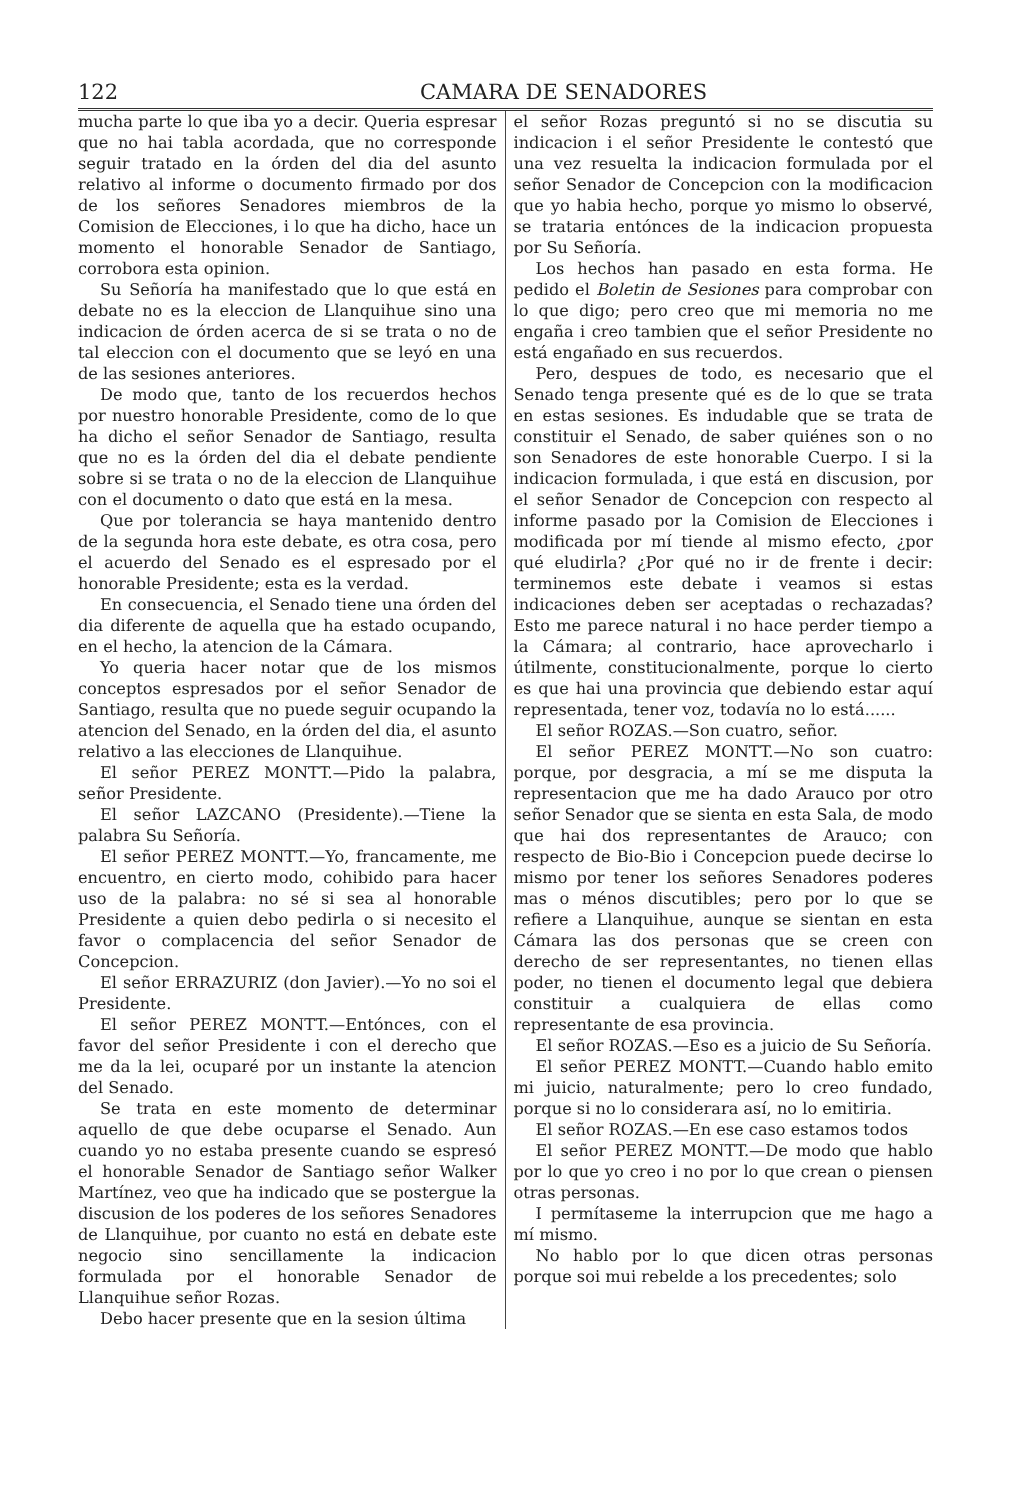122 CAMARA DE SENADORES
mucha parte lo que iba yo a decir. Queria espresar que no hai tabla acordada, que no corresponde seguir tratado en la órden del dia del asunto relativo al informe o documento firmado por dos de los señores Senadores miembros de la Comision de Elecciones, i lo que ha dicho, hace un momento el honorable Senador de Santiago, corrobora esta opinion.
Su Señoría ha manifestado que lo que está en debate no es la eleccion de Llanquihue sino una indicacion de órden acerca de si se trata o no de tal eleccion con el documento que se leyó en una de las sesiones anteriores.
De modo que, tanto de los recuerdos hechos por nuestro honorable Presidente, como de lo que ha dicho el señor Senador de Santiago, resulta que no es la órden del dia el debate pendiente sobre si se trata o no de la eleccion de Llanquihue con el documento o dato que está en la mesa.
Que por tolerancia se haya mantenido dentro de la segunda hora este debate, es otra cosa, pero el acuerdo del Senado es el espresado por el honorable Presidente; esta es la verdad.
En consecuencia, el Senado tiene una órden del dia diferente de aquella que ha estado ocupando, en el hecho, la atencion de la Cámara.
Yo queria hacer notar que de los mismos conceptos espresados por el señor Senador de Santiago, resulta que no puede seguir ocupando la atencion del Senado, en la órden del dia, el asunto relativo a las elecciones de Llanquihue.
El señor PEREZ MONTT.—Pido la palabra, señor Presidente.
El señor LAZCANO (Presidente).—Tiene la palabra Su Señoría.
El señor PEREZ MONTT.—Yo, francamente, me encuentro, en cierto modo, cohibido para hacer uso de la palabra: no sé si sea al honorable Presidente a quien debo pedirla o si necesito el favor o complacencia del señor Senador de Concepcion.
El señor ERRAZURIZ (don Javier).—Yo no soi el Presidente.
El señor PEREZ MONTT.—Entónces, con el favor del señor Presidente i con el derecho que me da la lei, ocuparé por un instante la atencion del Senado.
Se trata en este momento de determinar aquello de que debe ocuparse el Senado. Aun cuando yo no estaba presente cuando se espresó el honorable Senador de Santiago señor Walker Martínez, veo que ha indicado que se postergue la discusion de los poderes de los señores Senadores de Llanquihue, por cuanto no está en debate este negocio sino sencillamente la indicacion formulada por el honorable Senador de Llanquihue señor Rozas.
Debo hacer presente que en la sesion última
el señor Rozas preguntó si no se discutia su indicacion i el señor Presidente le contestó que una vez resuelta la indicacion formulada por el señor Senador de Concepcion con la modificacion que yo habia hecho, porque yo mismo lo observé, se trataria entónces de la indicacion propuesta por Su Señoría.
Los hechos han pasado en esta forma. He pedido el Boletin de Sesiones para comprobar con lo que digo; pero creo que mi memoria no me engaña i creo tambien que el señor Presidente no está engañado en sus recuerdos.
Pero, despues de todo, es necesario que el Senado tenga presente qué es de lo que se trata en estas sesiones. Es indudable que se trata de constituir el Senado, de saber quiénes son o no son Senadores de este honorable Cuerpo. I si la indicacion formulada, i que está en discusion, por el señor Senador de Concepcion con respecto al informe pasado por la Comision de Elecciones i modificada por mí tiende al mismo efecto, ¿por qué eludirla? ¿Por qué no ir de frente i decir: terminemos este debate i veamos si estas indicaciones deben ser aceptadas o rechazadas? Esto me parece natural i no hace perder tiempo a la Cámara; al contrario, hace aprovecharlo i útilmente, constitucionalmente, porque lo cierto es que hai una provincia que debiendo estar aquí representada, tener voz, todavía no lo está......
El señor ROZAS.—Son cuatro, señor.
El señor PEREZ MONTT.—No son cuatro: porque, por desgracia, a mí se me disputa la representacion que me ha dado Arauco por otro señor Senador que se sienta en esta Sala, de modo que hai dos representantes de Arauco; con respecto de Bio-Bio i Concepcion puede decirse lo mismo por tener los señores Senadores poderes mas o ménos discutibles; pero por lo que se refiere a Llanquihue, aunque se sientan en esta Cámara las dos personas que se creen con derecho de ser representantes, no tienen ellas poder, no tienen el documento legal que debiera constituir a cualquiera de ellas como representante de esa provincia.
El señor ROZAS.—Eso es a juicio de Su Señoría.
El señor PEREZ MONTT.—Cuando hablo emito mi juicio, naturalmente; pero lo creo fundado, porque si no lo considerara así, no lo emitiria.
El señor ROZAS.—En ese caso estamos todos
El señor PEREZ MONTT.—De modo que hablo por lo que yo creo i no por lo que crean o piensen otras personas.
I permítaseme la interrupcion que me hago a mí mismo.
No hablo por lo que dicen otras personas porque soi mui rebelde a los precedentes; solo